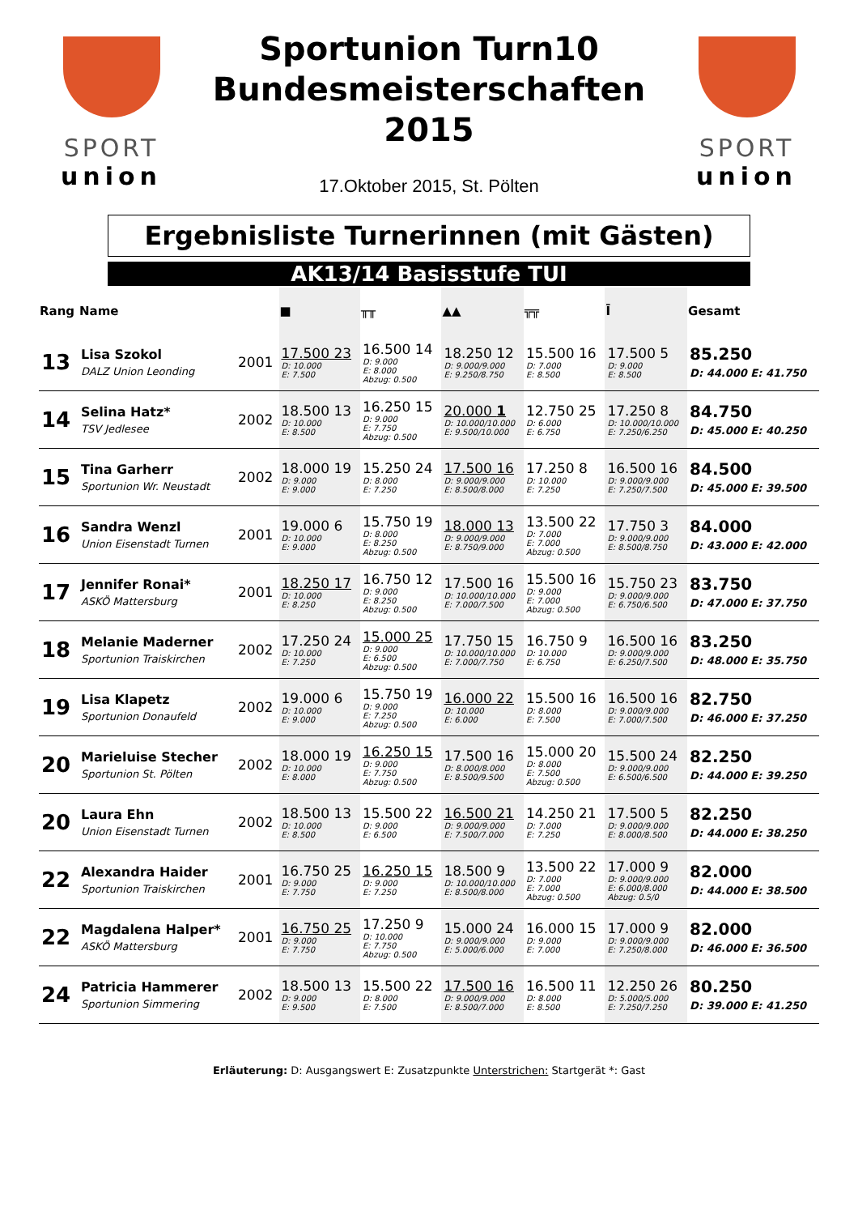SPORT
union
Sportunion Turn10
Bundesmeisterschaften
2015
17.Oktober 2015, St. Pölten
SPORT
union
Ergebnisliste Turnerinnen (mit Gästen)
AK13/14 Basisstufe TUI
| Rang | Name | | ■ | ╥╥ | ▲▲ | ╦╦ | Ī | Gesamt |
| --- | --- | --- | --- | --- | --- | --- | --- | --- |
| 13 | Lisa Szokol DALZ Union Leonding | 2001 | 17.500 23 D: 10.000 E: 7.500 | 16.500 14 D: 9.000 E: 8.000 Abzug: 0.500 | 18.250 12 D: 9.000/9.000 E: 9.250/8.750 | 15.500 16 D: 7.000 E: 8.500 | 17.500 5 D: 9.000 E: 8.500 | 85.250 D: 44.000 E: 41.750 |
| 14 | Selina Hatz* TSV Jedlesee | 2002 | 18.500 13 D: 10.000 E: 8.500 | 16.250 15 D: 9.000 E: 7.750 Abzug: 0.500 | 20.000 1 D: 10.000/10.000 E: 9.500/10.000 | 12.750 25 D: 6.000 E: 6.750 | 17.250 8 D: 10.000/10.000 E: 7.250/6.250 | 84.750 D: 45.000 E: 40.250 |
| 15 | Tina Garherr Sportunion Wr. Neustadt | 2002 | 18.000 19 D: 9.000 E: 9.000 | 15.250 24 D: 8.000 E: 7.250 | 17.500 16 D: 9.000/9.000 E: 8.500/8.000 | 17.250 8 D: 10.000 E: 7.250 | 16.500 16 D: 9.000/9.000 E: 7.250/7.500 | 84.500 D: 45.000 E: 39.500 |
| 16 | Sandra Wenzl Union Eisenstadt Turnen | 2001 | 19.000 6 D: 10.000 E: 9.000 | 15.750 19 D: 8.000 E: 8.250 Abzug: 0.500 | 18.000 13 D: 9.000/9.000 E: 8.750/9.000 | 13.500 22 D: 7.000 E: 7.000 Abzug: 0.500 | 17.750 3 D: 9.000/9.000 E: 8.500/8.750 | 84.000 D: 43.000 E: 42.000 |
| 17 | Jennifer Ronai* ASKÖ Mattersburg | 2001 | 18.250 17 D: 10.000 E: 8.250 | 16.750 12 D: 9.000 E: 8.250 Abzug: 0.500 | 17.500 16 D: 10.000/10.000 E: 7.000/7.500 | 15.500 16 D: 9.000 E: 7.000 Abzug: 0.500 | 15.750 23 D: 9.000/9.000 E: 6.750/6.500 | 83.750 D: 47.000 E: 37.750 |
| 18 | Melanie Maderner Sportunion Traiskirchen | 2002 | 17.250 24 D: 10.000 E: 7.250 | 15.000 25 D: 9.000 E: 6.500 Abzug: 0.500 | 17.750 15 D: 10.000/10.000 E: 7.000/7.750 | 16.750 9 D: 10.000 E: 6.750 | 16.500 16 D: 9.000/9.000 E: 6.250/7.500 | 83.250 D: 48.000 E: 35.750 |
| 19 | Lisa Klapetz Sportunion Donaufeld | 2002 | 19.000 6 D: 10.000 E: 9.000 | 15.750 19 D: 9.000 E: 7.250 Abzug: 0.500 | 16.000 22 D: 10.000 E: 6.000 | 15.500 16 D: 8.000 E: 7.500 | 16.500 16 D: 9.000/9.000 E: 7.000/7.500 | 82.750 D: 46.000 E: 37.250 |
| 20 | Marieluise Stecher Sportunion St. Pölten | 2002 | 18.000 19 D: 10.000 E: 8.000 | 16.250 15 D: 9.000 E: 7.750 Abzug: 0.500 | 17.500 16 D: 8.000/8.000 E: 8.500/9.500 | 15.000 20 D: 8.000 E: 7.500 Abzug: 0.500 | 15.500 24 D: 9.000/9.000 E: 6.500/6.500 | 82.250 D: 44.000 E: 39.250 |
| 20 | Laura Ehn Union Eisenstadt Turnen | 2002 | 18.500 13 D: 10.000 E: 8.500 | 15.500 22 D: 9.000 E: 6.500 | 16.500 21 D: 9.000/9.000 E: 7.500/7.000 | 14.250 21 D: 7.000 E: 7.250 | 17.500 5 D: 9.000/9.000 E: 8.000/8.500 | 82.250 D: 44.000 E: 38.250 |
| 22 | Alexandra Haider Sportunion Traiskirchen | 2001 | 16.750 25 D: 9.000 E: 7.750 | 16.250 15 D: 9.000 E: 7.250 | 18.500 9 D: 10.000/10.000 E: 8.500/8.000 | 13.500 22 D: 7.000 E: 7.000 Abzug: 0.500 | 17.000 9 D: 9.000/9.000 E: 6.000/8.000 Abzug: 0.5/0 | 82.000 D: 44.000 E: 38.500 |
| 22 | Magdalena Halper* ASKÖ Mattersburg | 2001 | 16.750 25 D: 9.000 E: 7.750 | 17.250 9 D: 10.000 E: 7.750 Abzug: 0.500 | 15.000 24 D: 9.000/9.000 E: 5.000/6.000 | 16.000 15 D: 9.000 E: 7.000 | 17.000 9 D: 9.000/9.000 E: 7.250/8.000 | 82.000 D: 46.000 E: 36.500 |
| 24 | Patricia Hammerer Sportunion Simmering | 2002 | 18.500 13 D: 9.000 E: 9.500 | 15.500 22 D: 8.000 E: 7.500 | 17.500 16 D: 9.000/9.000 E: 8.500/7.000 | 16.500 11 D: 8.000 E: 8.500 | 12.250 26 D: 5.000/5.000 E: 7.250/7.250 | 80.250 D: 39.000 E: 41.250 |
Erläuterung: D: Ausgangswert E: Zusatzpunkte Unterstrichen: Startgerät *: Gast